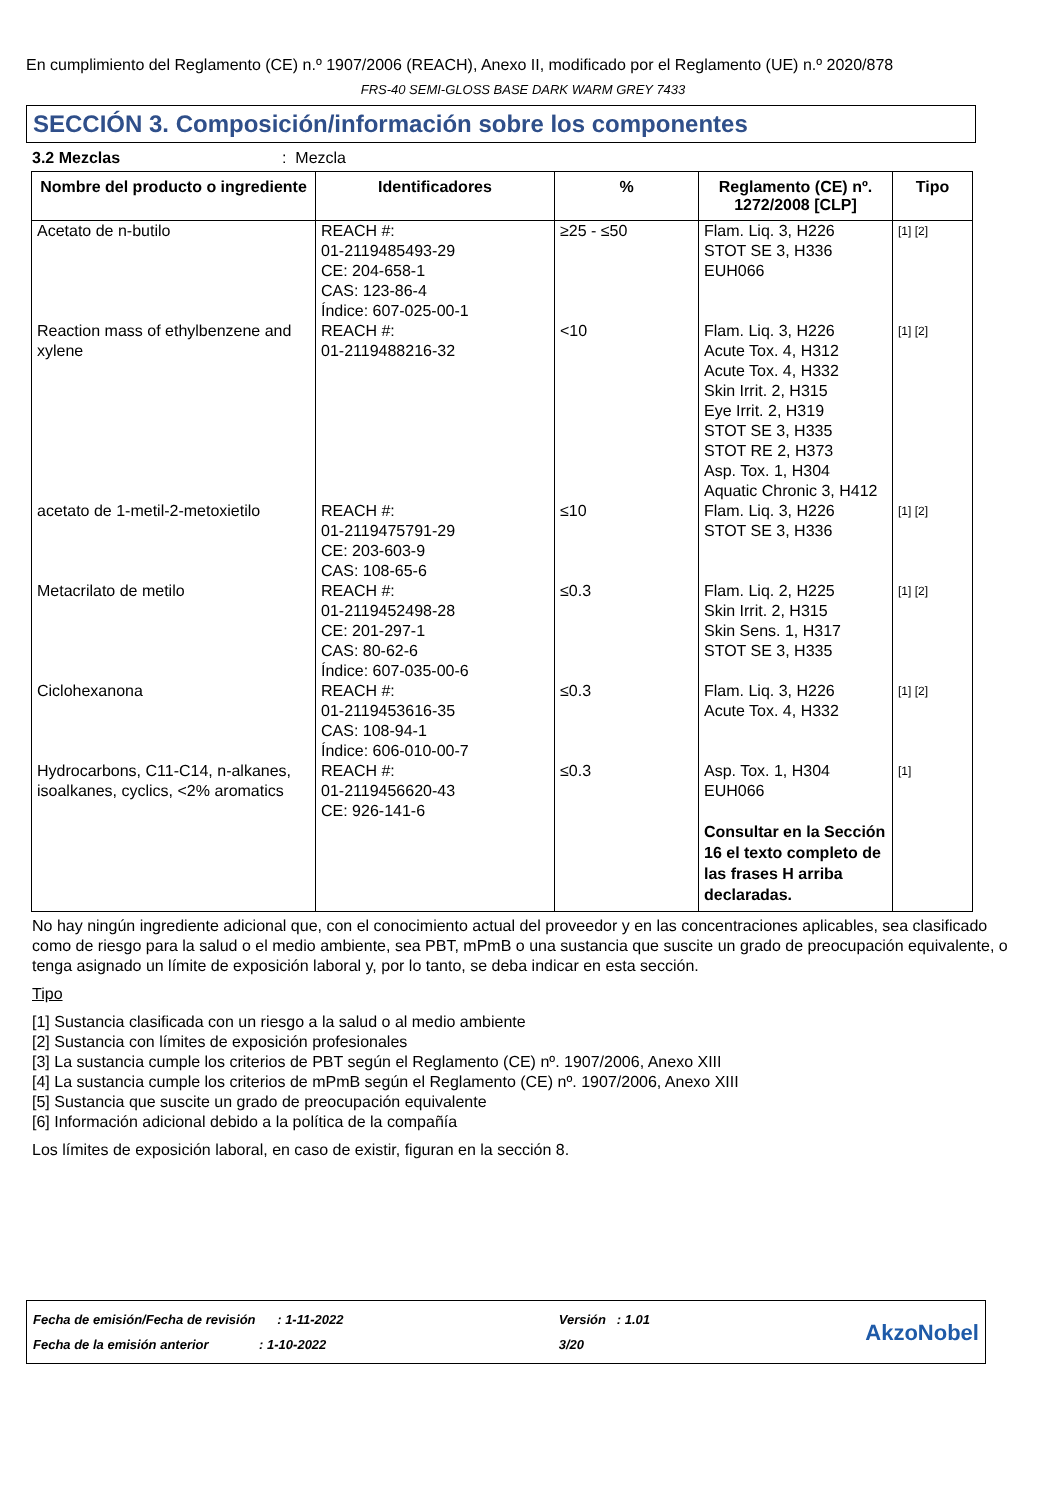En cumplimiento del Reglamento (CE) n.º 1907/2006 (REACH), Anexo II, modificado por el Reglamento (UE) n.º 2020/878
FRS-40 SEMI-GLOSS BASE DARK WARM GREY 7433
SECCIÓN 3. Composición/información sobre los componentes
3.2 Mezclas: Mezcla
| Nombre del producto o ingrediente | Identificadores | % | Reglamento (CE) nº. 1272/2008 [CLP] | Tipo |
| --- | --- | --- | --- | --- |
| Acetato de n-butilo | REACH #: 01-2119485493-29 CE: 204-658-1 CAS: 123-86-4 Índice: 607-025-00-1 | ≥25 - ≤50 | Flam. Liq. 3, H226 STOT SE 3, H336 EUH066 | [1] [2] |
| Reaction mass of ethylbenzene and xylene | REACH #: 01-2119488216-32 | <10 | Flam. Liq. 3, H226 Acute Tox. 4, H312 Acute Tox. 4, H332 Skin Irrit. 2, H315 Eye Irrit. 2, H319 STOT SE 3, H335 STOT RE 2, H373 Asp. Tox. 1, H304 Aquatic Chronic 3, H412 | [1] [2] |
| acetato de 1-metil-2-metoxietilo | REACH #: 01-2119475791-29 CE: 203-603-9 CAS: 108-65-6 | ≤10 | Flam. Liq. 3, H226 STOT SE 3, H336 | [1] [2] |
| Metacrilato de metilo | REACH #: 01-2119452498-28 CE: 201-297-1 CAS: 80-62-6 Índice: 607-035-00-6 | ≤0.3 | Flam. Liq. 2, H225 Skin Irrit. 2, H315 Skin Sens. 1, H317 STOT SE 3, H335 | [1] [2] |
| Ciclohexanona | REACH #: 01-2119453616-35 CAS: 108-94-1 Índice: 606-010-00-7 | ≤0.3 | Flam. Liq. 3, H226 Acute Tox. 4, H332 | [1] [2] |
| Hydrocarbons, C11-C14, n-alkanes, isoalkanes, cyclics, <2% aromatics | REACH #: 01-2119456620-43 CE: 926-141-6 | ≤0.3 | Asp. Tox. 1, H304 EUH066 Consultar en la Sección 16 el texto completo de las frases H arriba declaradas. | [1] |
No hay ningún ingrediente adicional que, con el conocimiento actual del proveedor y en las concentraciones aplicables, sea clasificado como de riesgo para la salud o el medio ambiente, sea PBT, mPmB o una sustancia que suscite un grado de preocupación equivalente, o tenga asignado un límite de exposición laboral y, por lo tanto, se deba indicar en esta sección.
Tipo
[1] Sustancia clasificada con un riesgo a la salud o al medio ambiente
[2] Sustancia con límites de exposición profesionales
[3] La sustancia cumple los criterios de PBT según el Reglamento (CE) nº. 1907/2006, Anexo XIII
[4] La sustancia cumple los criterios de mPmB según el Reglamento (CE) nº. 1907/2006, Anexo XIII
[5] Sustancia que suscite un grado de preocupación equivalente
[6] Información adicional debido a la política de la compañía
Los límites de exposición laboral, en caso de existir, figuran en la sección 8.
Fecha de emisión/Fecha de revisión : 1-11-2022
Fecha de la emisión anterior : 1-10-2022
Versión : 1.01
3/20
AkzoNobel